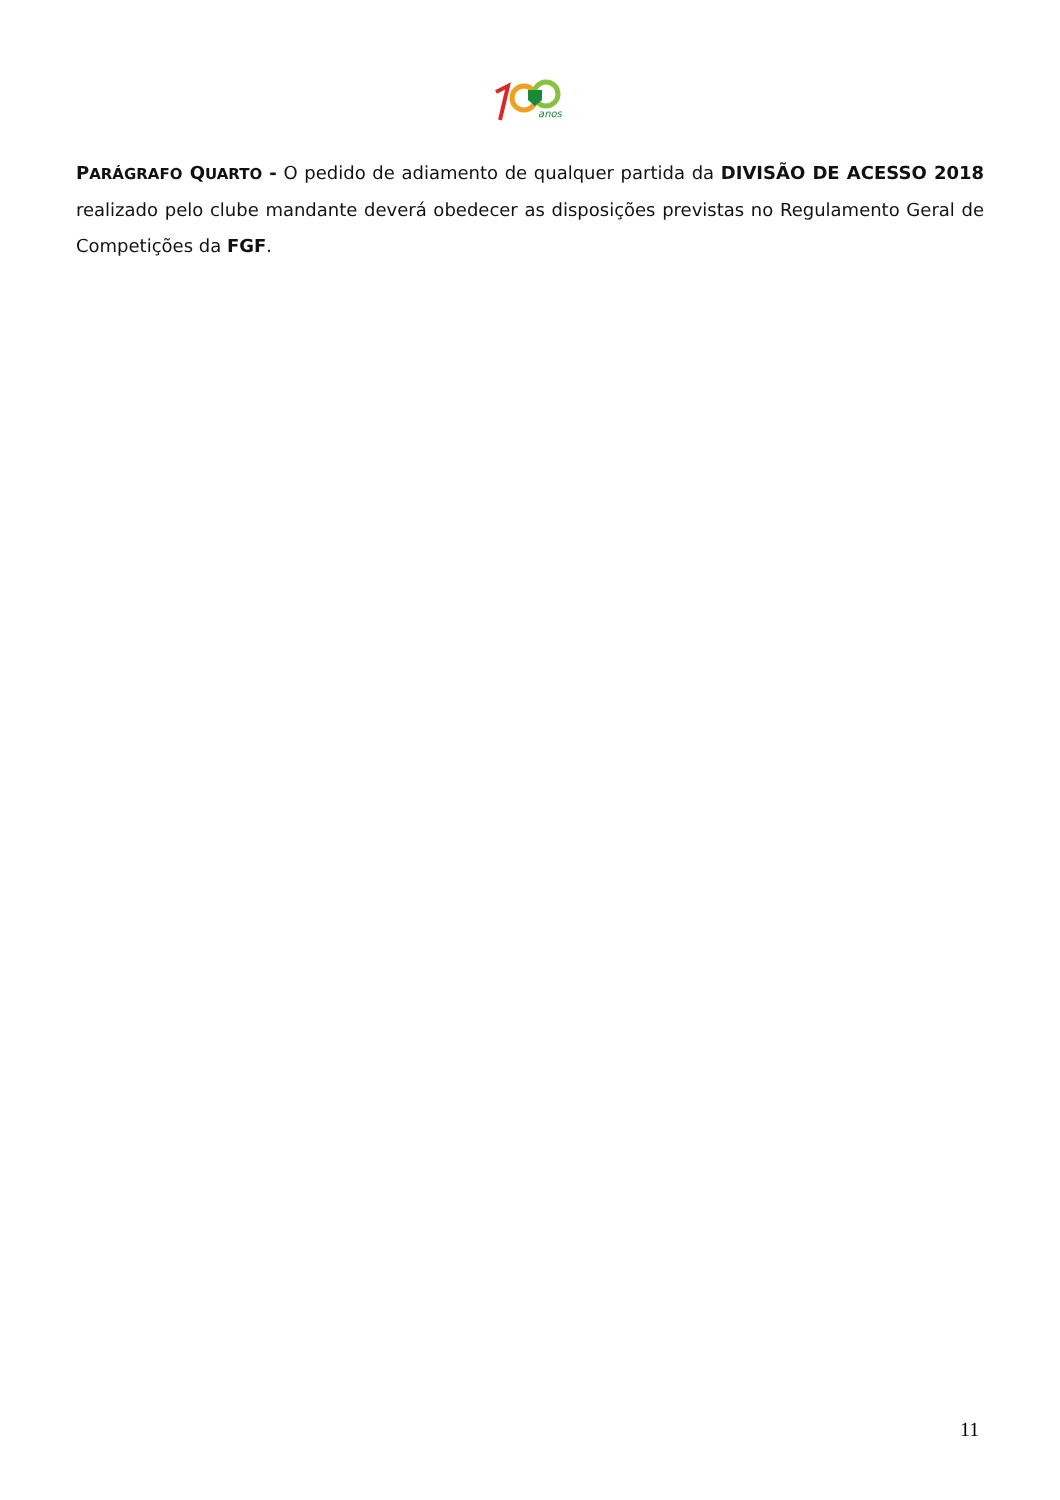anos
PARÁGRAFO QUARTO - O pedido de adiamento de qualquer partida da DIVISÃO DE ACESSO 2018 realizado pelo clube mandante deverá obedecer as disposições previstas no Regulamento Geral de Competições da FGF.
11